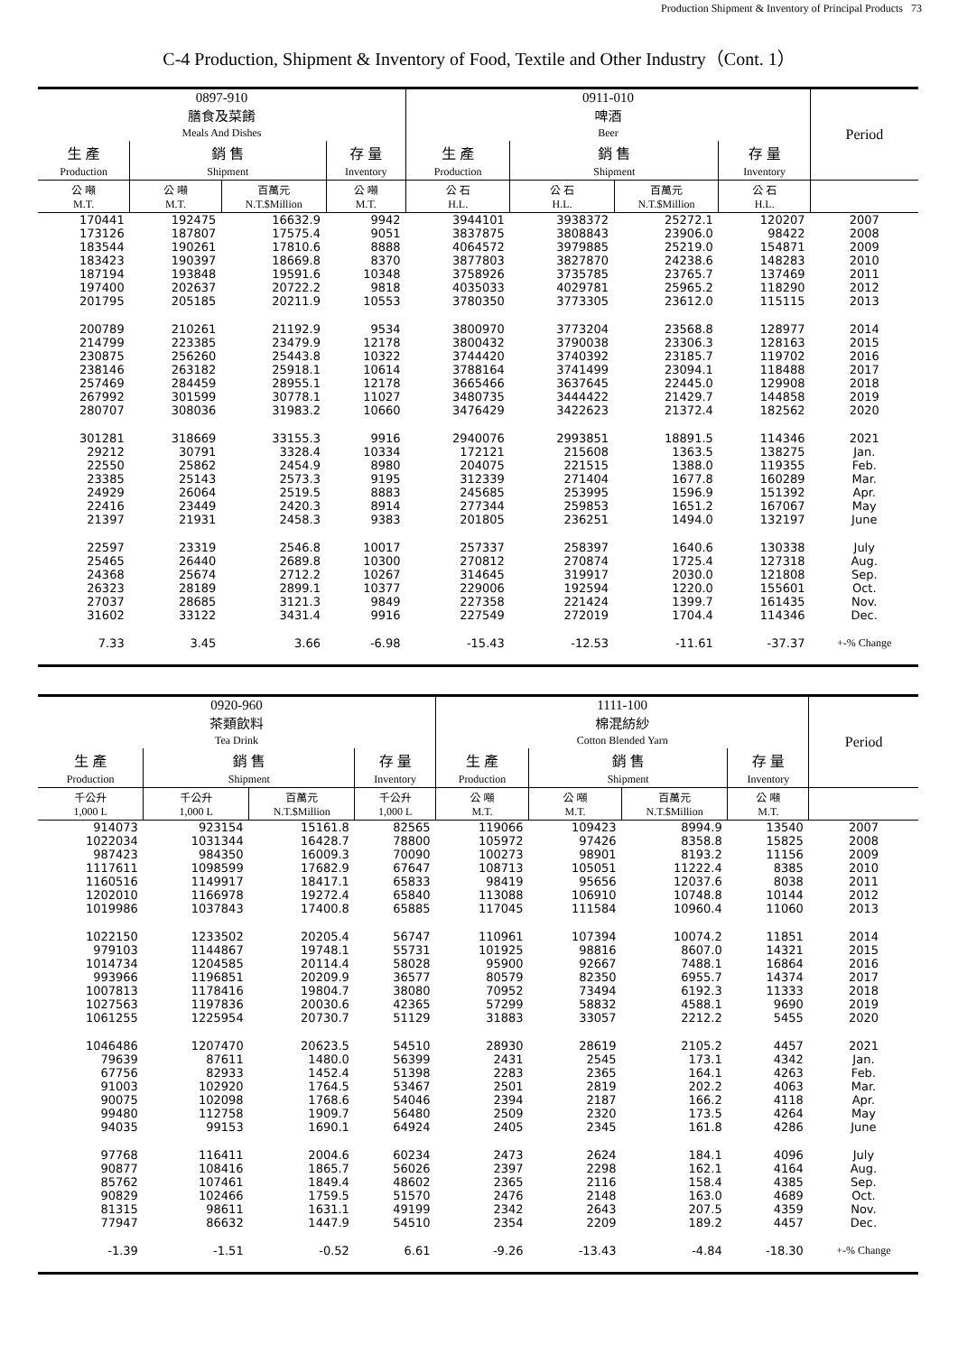Production Shipment & Inventory of Principal Products 73
C-4 Production, Shipment & Inventory of Food, Textile and Other Industry（Cont. 1）
| 0897-910 膳食及菜餚 Meals And Dishes | | | | 0911-010 啤酒 Beer | | | | Period |
| --- | --- | --- | --- | --- | --- | --- | --- | --- |
| 生 產 | 銷 售 | | 存 量 | 生 產 | 銷 售 | | 存 量 | |
| Production | Shipment | | Inventory | Production | Shipment | | Inventory | |
| 公 噸 M.T. | 公 噸 M.T. | 百萬元 N.T.$Million | 公 噸 M.T. | 公 石 H.L. | 公 石 H.L. | 百萬元 N.T.$Million | 公 石 H.L. | |
| 170441 | 192475 | 16632.9 | 9942 | 3944101 | 3938372 | 25272.1 | 120207 | 2007 |
| 173126 | 187807 | 17575.4 | 9051 | 3837875 | 3808843 | 23906.0 | 98422 | 2008 |
| 183544 | 190261 | 17810.6 | 8888 | 4064572 | 3979885 | 25219.0 | 154871 | 2009 |
| 183423 | 190397 | 18669.8 | 8370 | 3877803 | 3827870 | 24238.6 | 148283 | 2010 |
| 187194 | 193848 | 19591.6 | 10348 | 3758926 | 3735785 | 23765.7 | 137469 | 2011 |
| 197400 | 202637 | 20722.2 | 9818 | 4035033 | 4029781 | 25965.2 | 118290 | 2012 |
| 201795 | 205185 | 20211.9 | 10553 | 3780350 | 3773305 | 23612.0 | 115115 | 2013 |
| 200789 | 210261 | 21192.9 | 9534 | 3800970 | 3773204 | 23568.8 | 128977 | 2014 |
| 214799 | 223385 | 23479.9 | 12178 | 3800432 | 3790038 | 23306.3 | 128163 | 2015 |
| 230875 | 256260 | 25443.8 | 10322 | 3744420 | 3740392 | 23185.7 | 119702 | 2016 |
| 238146 | 263182 | 25918.1 | 10614 | 3788164 | 3741499 | 23094.1 | 118488 | 2017 |
| 257469 | 284459 | 28955.1 | 12178 | 3665466 | 3637645 | 22445.0 | 129908 | 2018 |
| 267992 | 301599 | 30778.1 | 11027 | 3480735 | 3444422 | 21429.7 | 144858 | 2019 |
| 280707 | 308036 | 31983.2 | 10660 | 3476429 | 3422623 | 21372.4 | 182562 | 2020 |
| 301281 | 318669 | 33155.3 | 9916 | 2940076 | 2993851 | 18891.5 | 114346 | 2021 |
| 29212 | 30791 | 3328.4 | 10334 | 172121 | 215608 | 1363.5 | 138275 | Jan. |
| 22550 | 25862 | 2454.9 | 8980 | 204075 | 221515 | 1388.0 | 119355 | Feb. |
| 23385 | 25143 | 2573.3 | 9195 | 312339 | 271404 | 1677.8 | 160289 | Mar. |
| 24929 | 26064 | 2519.5 | 8883 | 245685 | 253995 | 1596.9 | 151392 | Apr. |
| 22416 | 23449 | 2420.3 | 8914 | 277344 | 259853 | 1651.2 | 167067 | May |
| 21397 | 21931 | 2458.3 | 9383 | 201805 | 236251 | 1494.0 | 132197 | June |
| 22597 | 23319 | 2546.8 | 10017 | 257337 | 258397 | 1640.6 | 130338 | July |
| 25465 | 26440 | 2689.8 | 10300 | 270812 | 270874 | 1725.4 | 127318 | Aug. |
| 24368 | 25674 | 2712.2 | 10267 | 314645 | 319917 | 2030.0 | 121808 | Sep. |
| 26323 | 28189 | 2899.1 | 10377 | 229006 | 192594 | 1220.0 | 155601 | Oct. |
| 27037 | 28685 | 3121.3 | 9849 | 227358 | 221424 | 1399.7 | 161435 | Nov. |
| 31602 | 33122 | 3431.4 | 9916 | 227549 | 272019 | 1704.4 | 114346 | Dec. |
| 7.33 | 3.45 | 3.66 | -6.98 | -15.43 | -12.53 | -11.61 | -37.37 | +-% Change |
| 0920-960 茶類飲料 Tea Drink | | | | 1111-100 棉混紡紗 Cotton Blended Yarn | | | | Period |
| --- | --- | --- | --- | --- | --- | --- | --- | --- |
| 生 產 | 銷 售 | | 存 量 | 生 產 | 銷 售 | | 存 量 | |
| Production | Shipment | | Inventory | Production | Shipment | | Inventory | |
| 千公升 1,000 L | 千公升 1,000 L | 百萬元 N.T.$Million | 千公升 1,000 L | 公 噸 M.T. | 公 噸 M.T. | 百萬元 N.T.$Million | 公 噸 M.T. | |
| 914073 | 923154 | 15161.8 | 82565 | 119066 | 109423 | 8994.9 | 13540 | 2007 |
| 1022034 | 1031344 | 16428.7 | 78800 | 105972 | 97426 | 8358.8 | 15825 | 2008 |
| 987423 | 984350 | 16009.3 | 70090 | 100273 | 98901 | 8193.2 | 11156 | 2009 |
| 1117611 | 1098599 | 17682.9 | 67647 | 108713 | 105051 | 11222.4 | 8385 | 2010 |
| 1160516 | 1149917 | 18417.1 | 65833 | 98419 | 95656 | 12037.6 | 8038 | 2011 |
| 1202010 | 1166978 | 19272.4 | 65840 | 113088 | 106910 | 10748.8 | 10144 | 2012 |
| 1019986 | 1037843 | 17400.8 | 65885 | 117045 | 111584 | 10960.4 | 11060 | 2013 |
| 1022150 | 1233502 | 20205.4 | 56747 | 110961 | 107394 | 10074.2 | 11851 | 2014 |
| 979103 | 1144867 | 19748.1 | 55731 | 101925 | 98816 | 8607.0 | 14321 | 2015 |
| 1014734 | 1204585 | 20114.4 | 58028 | 95900 | 92667 | 7488.1 | 16864 | 2016 |
| 993966 | 1196851 | 20209.9 | 36577 | 80579 | 82350 | 6955.7 | 14374 | 2017 |
| 1007813 | 1178416 | 19804.7 | 38080 | 70952 | 73494 | 6192.3 | 11333 | 2018 |
| 1027563 | 1197836 | 20030.6 | 42365 | 57299 | 58832 | 4588.1 | 9690 | 2019 |
| 1061255 | 1225954 | 20730.7 | 51129 | 31883 | 33057 | 2212.2 | 5455 | 2020 |
| 1046486 | 1207470 | 20623.5 | 54510 | 28930 | 28619 | 2105.2 | 4457 | 2021 |
| 79639 | 87611 | 1480.0 | 56399 | 2431 | 2545 | 173.1 | 4342 | Jan. |
| 67756 | 82933 | 1452.4 | 51398 | 2283 | 2365 | 164.1 | 4263 | Feb. |
| 91003 | 102920 | 1764.5 | 53467 | 2501 | 2819 | 202.2 | 4063 | Mar. |
| 90075 | 102098 | 1768.6 | 54046 | 2394 | 2187 | 166.2 | 4118 | Apr. |
| 99480 | 112758 | 1909.7 | 56480 | 2509 | 2320 | 173.5 | 4264 | May |
| 94035 | 99153 | 1690.1 | 64924 | 2405 | 2345 | 161.8 | 4286 | June |
| 97768 | 116411 | 2004.6 | 60234 | 2473 | 2624 | 184.1 | 4096 | July |
| 90877 | 108416 | 1865.7 | 56026 | 2397 | 2298 | 162.1 | 4164 | Aug. |
| 85762 | 107461 | 1849.4 | 48602 | 2365 | 2116 | 158.4 | 4385 | Sep. |
| 90829 | 102466 | 1759.5 | 51570 | 2476 | 2148 | 163.0 | 4689 | Oct. |
| 81315 | 98611 | 1631.1 | 49199 | 2342 | 2643 | 207.5 | 4359 | Nov. |
| 77947 | 86632 | 1447.9 | 54510 | 2354 | 2209 | 189.2 | 4457 | Dec. |
| -1.39 | -1.51 | -0.52 | 6.61 | -9.26 | -13.43 | -4.84 | -18.30 | +-% Change |